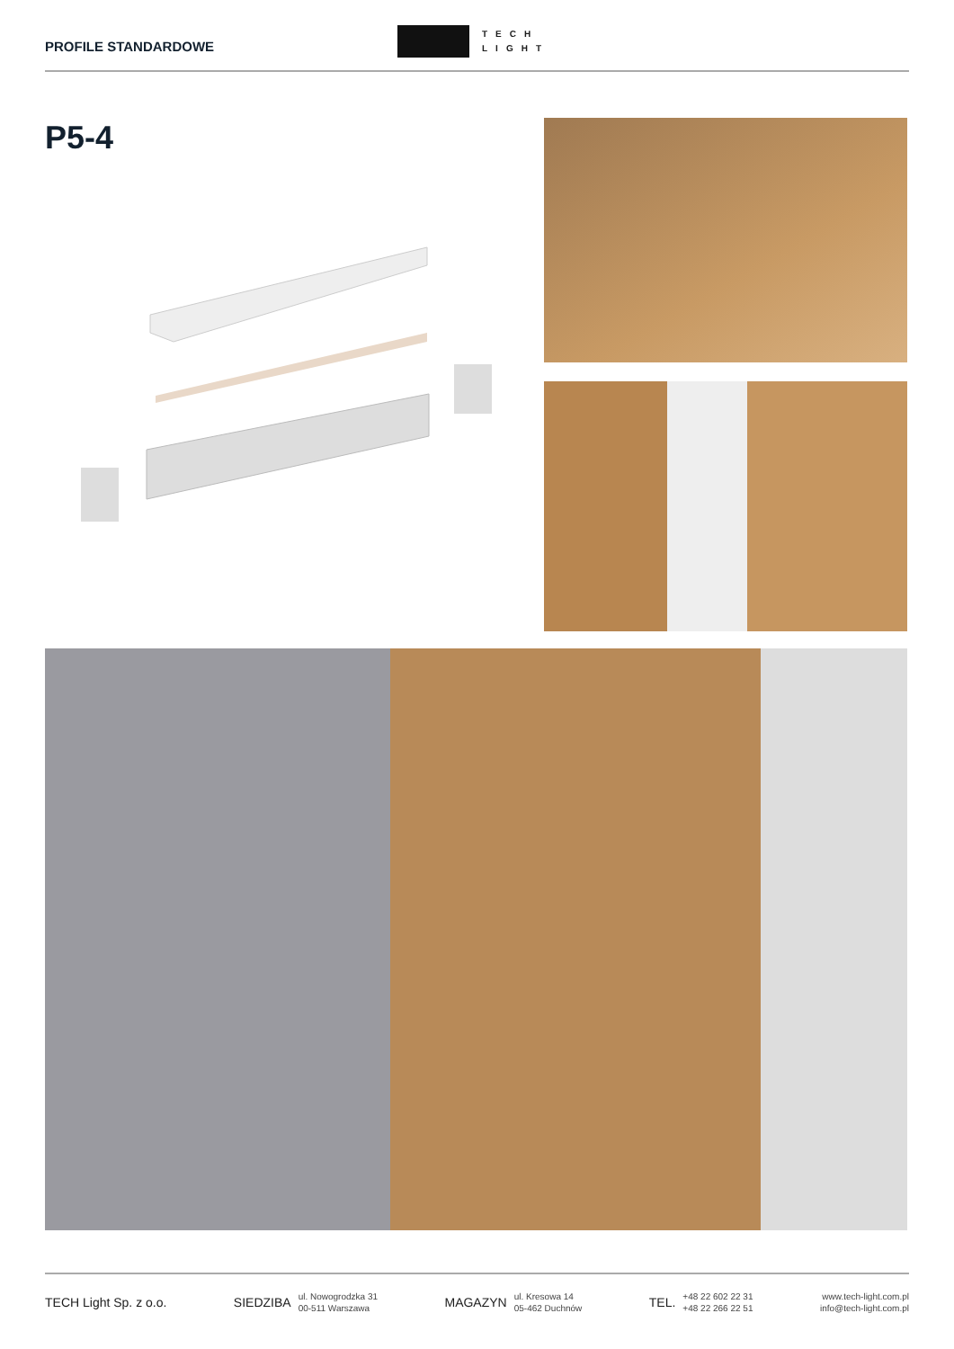PROFILE STANDARDOWE
TECH
LIGHT
P5-4
TECH Light Sp. z o.o.
SIEDZIBA ul. Nowogrodzka 31
00-511 Warszawa
MAGAZYN ul. Kresowa 14
05-462 Duchnów
TEL. +48 22 602 22 31
+48 22 266 22 51
www.tech-light.com.pl
info@tech-light.com.pl